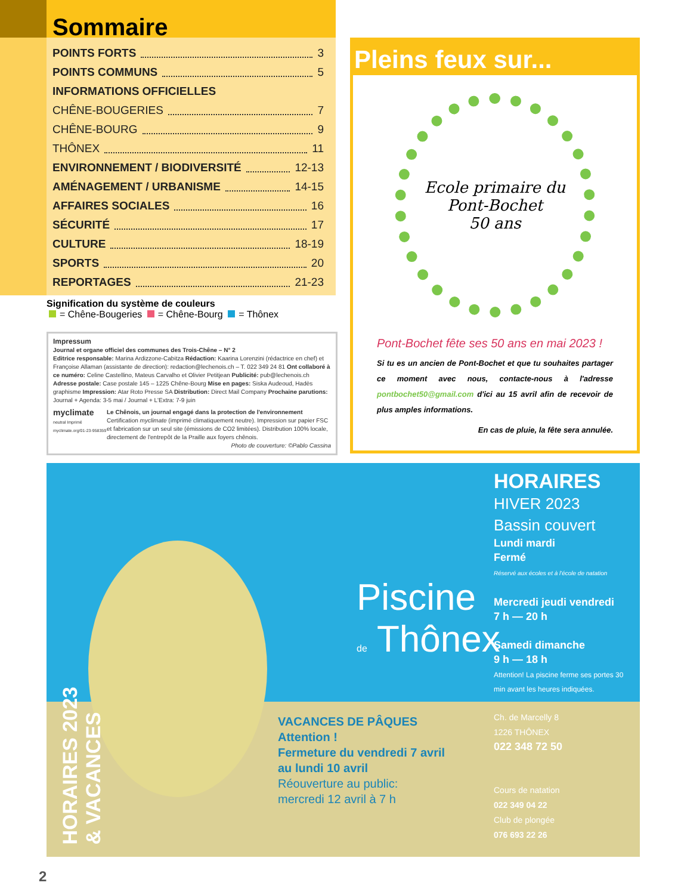Sommaire
POINTS FORTS 3
POINTS COMMUNS 5
INFORMATIONS OFFICIELLES
CHÊNE-BOUGERIES 7
CHÊNE-BOURG 9
THÔNEX 11
ENVIRONNEMENT / BIODIVERSITÉ 12-13
AMÉNAGEMENT / URBANISME 14-15
AFFAIRES SOCIALES 16
SÉCURITÉ 17
CULTURE 18-19
SPORTS 20
REPORTAGES 21-23
Signification du système de couleurs
= Chêne-Bougeries = Chêne-Bourg = Thônex
Impressum
Journal et organe officiel des communes des Trois-Chêne – N° 2
Editrice responsable: Marina Ardizzone-Cabitza Rédaction: Kaarina Lorenzini (rédactrice en chef) et Françoise Allaman (assistante de direction): redaction@lechenois.ch – T. 022 349 24 81 Ont collaboré à ce numéro: Celine Castellino, Mateus Carvalho et Olivier Petitjean Publicité: pub@lechenois.ch Adresse postale: Case postale 145 – 1225 Chêne-Bourg Mise en pages: Siska Audeoud, Hadès graphisme Impression: Atar Roto Presse SA Distribution: Direct Mail Company Prochaine parutions: Journal + Agenda: 3-5 mai / Journal + L'Extra: 7-9 juin
myclimate
neutral Imprimé
myclimate.org/01-23-958359
Le Chênois, un journal engagé dans la protection de l'environnement
Certification myclimate (imprimé climatiquement neutre). Impression sur papier FSC et fabrication sur un seul site (émissions de CO2 limitées). Distribution 100% locale, directement de l'entrepôt de la Praille aux foyers chênois.
Photo de couverture: ©Pablo Cassina
Pleins feux sur...
Ecole primaire du
Pont-Bochet
50 ans
Pont-Bochet fête ses 50 ans en mai 2023 !
Si tu es un ancien de Pont-Bochet et que tu souhaites partager ce moment avec nous, contacte-nous à l'adresse pontbochet50@gmail.com d'ici au 15 avril afin de recevoir de plus amples informations.
En cas de pluie, la fête sera annulée.
HORAIRES 2023
& VACANCES
Piscine
de Thônex
HORAIRES
HIVER 2023
Bassin couvert
Lundi mardi
Fermé
Réservé aux écoles et à l'école de natation
Mercredi jeudi vendredi
7 h — 20 h
Samedi dimanche
9 h — 18 h
Attention! La piscine ferme ses portes 30 min avant les heures indiquées.
Ch. de Marcelly 8
1226 THÔNEX
022 348 72 50
Cours de natation
022 349 04 22
Club de plongée
076 693 22 26
VACANCES DE PÂQUES
Attention !
Fermeture du vendredi 7 avril
au lundi 10 avril
Réouverture au public:
mercredi 12 avril à 7 h
2